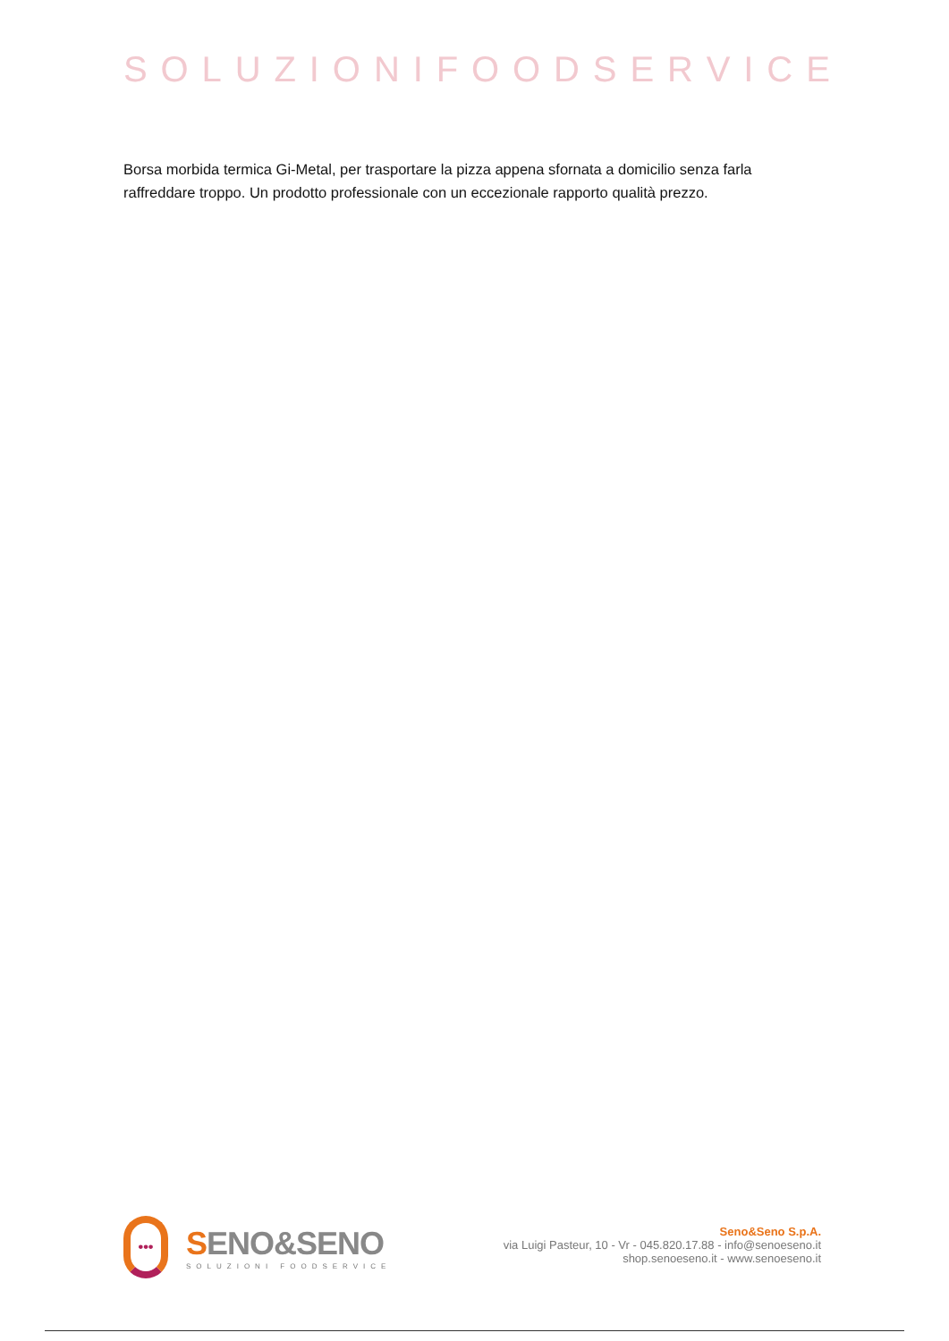SOLUZIONIFOODSERVICE
Borsa morbida termica Gi-Metal, per trasportare la pizza appena sfornata a domicilio senza farla raffreddare troppo. Un prodotto professionale con un eccezionale rapporto qualità prezzo.
•••
SENO&SENO
SOLUZIONI FOODSERVICE
Seno&Seno S.p.A.
via Luigi Pasteur, 10 - Vr - 045.820.17.88 - info@senoeseno.it
shop.senoeseno.it - www.senoeseno.it